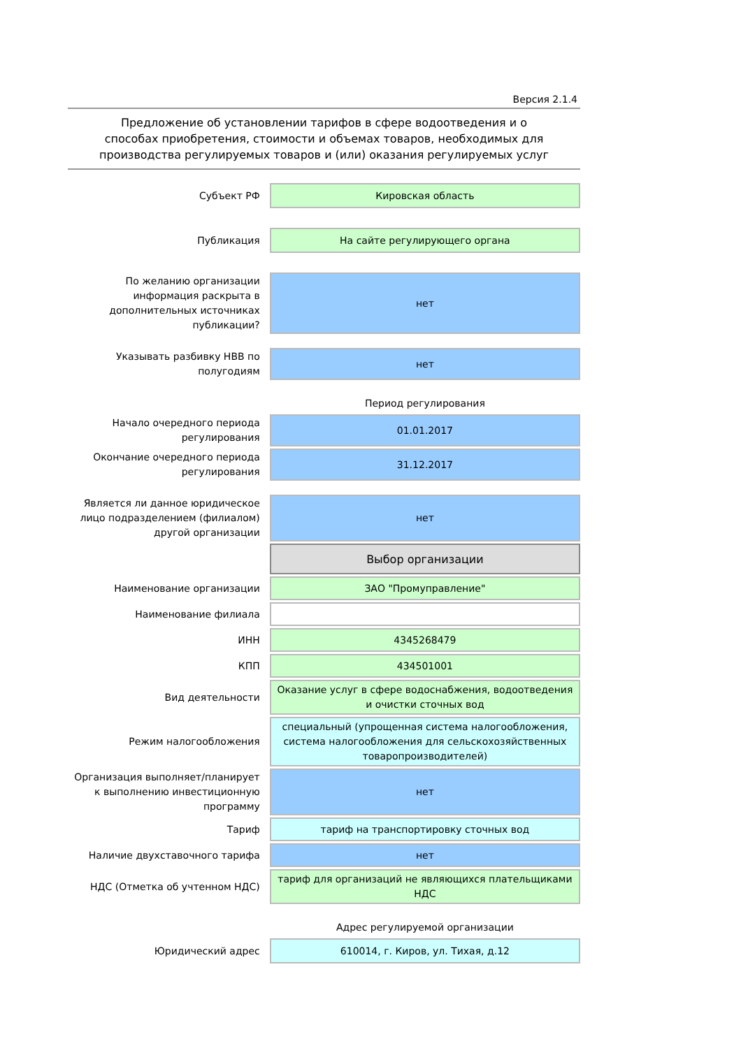Версия 2.1.4
Предложение об установлении тарифов в сфере водоотведения и о способах приобретения, стоимости и объемах товаров, необходимых для производства регулируемых товаров и (или) оказания регулируемых услуг
| Субъект РФ | Кировская область |
| Публикация | На сайте регулирующего органа |
| По желанию организации информация раскрыта в дополнительных источниках публикации? | нет |
| Указывать разбивку НВВ по полугодиям | нет |
| | Период регулирования |
| Начало очередного периода регулирования | 01.01.2017 |
| Окончание очередного периода регулирования | 31.12.2017 |
| Является ли данное юридическое лицо подразделением (филиалом) другой организации | нет |
| | Выбор организации |
| Наименование организации | ЗАО "Промуправление" |
| Наименование филиала | |
| ИНН | 4345268479 |
| КПП | 434501001 |
| Вид деятельности | Оказание услуг в сфере водоснабжения, водоотведения и очистки сточных вод |
| Режим налогообложения | специальный (упрощенная система налогообложения, система налогообложения для сельскохозяйственных товаропроизводителей) |
| Организация выполняет/планирует к выполнению инвестиционную программу | нет |
| Тариф | тариф на транспортировку сточных вод |
| Наличие двухставочного тарифа | нет |
| НДС (Отметка об учтенном НДС) | тариф для организаций не являющихся плательщиками НДС |
| | Адрес регулируемой организации |
| Юридический адрес | 610014, г. Киров, ул. Тихая, д.12 |